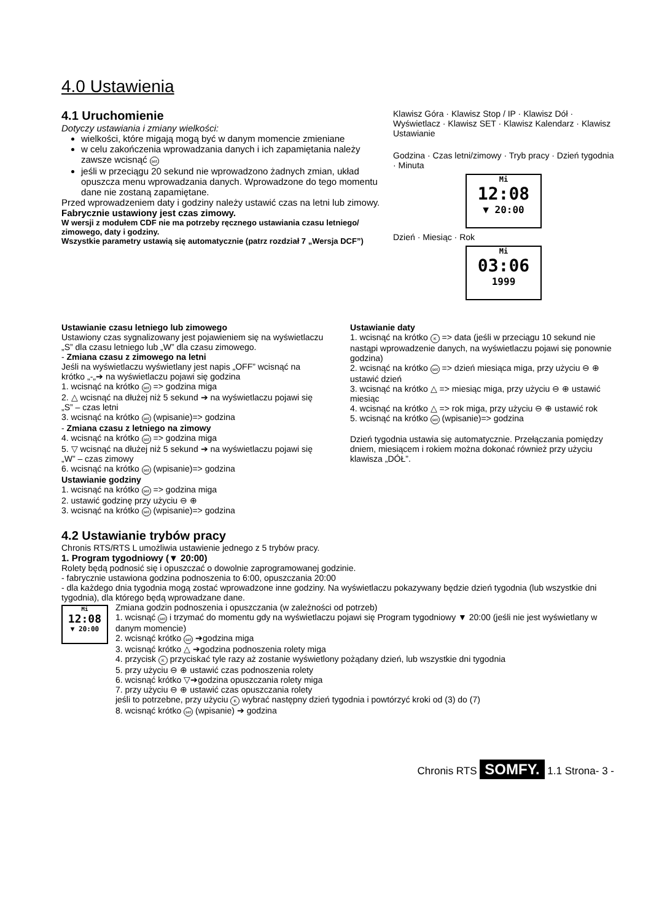4.0 Ustawienia
4.1 Uruchomienie
Dotyczy ustawiania i zmiany wielkości:
wielkości, które migają mogą być w danym momencie zmieniane
w celu zakończenia wprowadzania danych i ich zapamiętania należy zawsze wcisnąć set
jeśli w przeciągu 20 sekund nie wprowadzono żadnych zmian, układ opuszcza menu wprowadzania danych. Wprowadzone do tego momentu dane nie zostaną zapamiętane.
Przed wprowadzeniem daty i godziny należy ustawić czas na letni lub zimowy.
Fabrycznie ustawiony jest czas zimowy.
W wersji z modułem CDF nie ma potrzeby ręcznego ustawiania czasu letniego/ zimowego, daty i godziny.
Wszystkie parametry ustawią się automatycznie (patrz rozdział 7 „Wersja DCF”)
Klawisz Góra · Klawisz Stop / IP · Klawisz Dół · Wyświetlacz · Klawisz SET · Klawisz Kalendarz · Klawisz Ustawianie
Godzina · Czas letni/zimowy · Tryb pracy · Dzień tygodnia · Minuta
Mi
12:08
▼ 20:00
Dzień · Miesiąc · Rok
Mi
03:06
1999
Ustawianie czasu letniego lub zimowego
Ustawiony czas sygnalizowany jest pojawieniem się na wyświetlaczu „S” dla czasu letniego lub „W” dla czasu zimowego.
- Zmiana czasu z zimowego na letni
Jeśli na wyświetlaczu wyświetlany jest napis „OFF” wcisnąć na krótko „-„➔ na wyświetlaczu pojawi się godzina
1. wcisnąć na krótko set => godzina miga
2. △ wcisnąć na dłużej niż 5 sekund ➔ na wyświetlaczu pojawi się „S” – czas letni
3. wcisnąć na krótko set (wpisanie)=> godzina
- Zmiana czasu z letniego na zimowy
4. wcisnąć na krótko set => godzina miga
5. ▽ wcisnąć na dłużej niż 5 sekund ➔ na wyświetlaczu pojawi się „W” – czas zimowy
6. wcisnąć na krótko set (wpisanie)=> godzina
Ustawianie godziny
1. wcisnąć na krótko set => godzina miga
2. ustawić godzinę przy użyciu ⊖ ⊕
3. wcisnąć na krótko set (wpisanie)=> godzina
Ustawianie daty
1. wcisnąć na krótko K => data (jeśli w przeciągu 10 sekund nie nastąpi wprowadzenie danych, na wyświetlaczu pojawi się ponownie godzina)
2. wcisnąć na krótko set => dzień miesiąca miga, przy użyciu ⊖ ⊕ ustawić dzień
3. wcisnąć na krótko △ => miesiąc miga, przy użyciu ⊖ ⊕ ustawić miesiąc
4. wcisnąć na krótko △ => rok miga, przy użyciu ⊖ ⊕ ustawić rok
5. wcisnąć na krótko set (wpisanie)=> godzina
Dzień tygodnia ustawia się automatycznie. Przełączania pomiędzy dniem, miesiącem i rokiem można dokonać również przy użyciu klawisza „DÓŁ”.
4.2 Ustawianie trybów pracy
Chronis RTS/RTS L umożliwia ustawienie jednego z 5 trybów pracy.
1. Program tygodniowy (▼ 20:00)
Rolety będą podnosić się i opuszczać o dowolnie zaprogramowanej godzinie.
- fabrycznie ustawiona godzina podnoszenia to 6:00, opuszczania 20:00
- dla każdego dnia tygodnia mogą zostać wprowadzone inne godziny. Na wyświetlaczu pokazywany będzie dzień tygodnia (lub wszystkie dni tygodnia), dla którego będą wprowadzane dane.
Mi
12:08
▼ 20:00
Zmiana godzin podnoszenia i opuszczania (w zależności od potrzeb)
1. wcisnąć set i trzymać do momentu gdy na wyświetlaczu pojawi się Program tygodniowy ▼ 20:00 (jeśli nie jest wyświetlany w danym momencie)
2. wcisnąć krótko set ➔godzina miga
3. wcisnąć krótko △ ➔godzina podnoszenia rolety miga
4. przycisk K przyciskać tyle razy aż zostanie wyświetlony pożądany dzień, lub wszystkie dni tygodnia
5. przy użyciu ⊖ ⊕ ustawić czas podnoszenia rolety
6. wcisnąć krótko ▽➔godzina opuszczania rolety miga
7. przy użyciu ⊖ ⊕ ustawić czas opuszczania rolety
jeśli to potrzebne, przy użyciu K wybrać następny dzień tygodnia i powtórzyć kroki od (3) do (7)
8. wcisnąć krótko set (wpisanie) ➔ godzina
Chronis RTS SOMFY. 1.1 Strona- 3 -